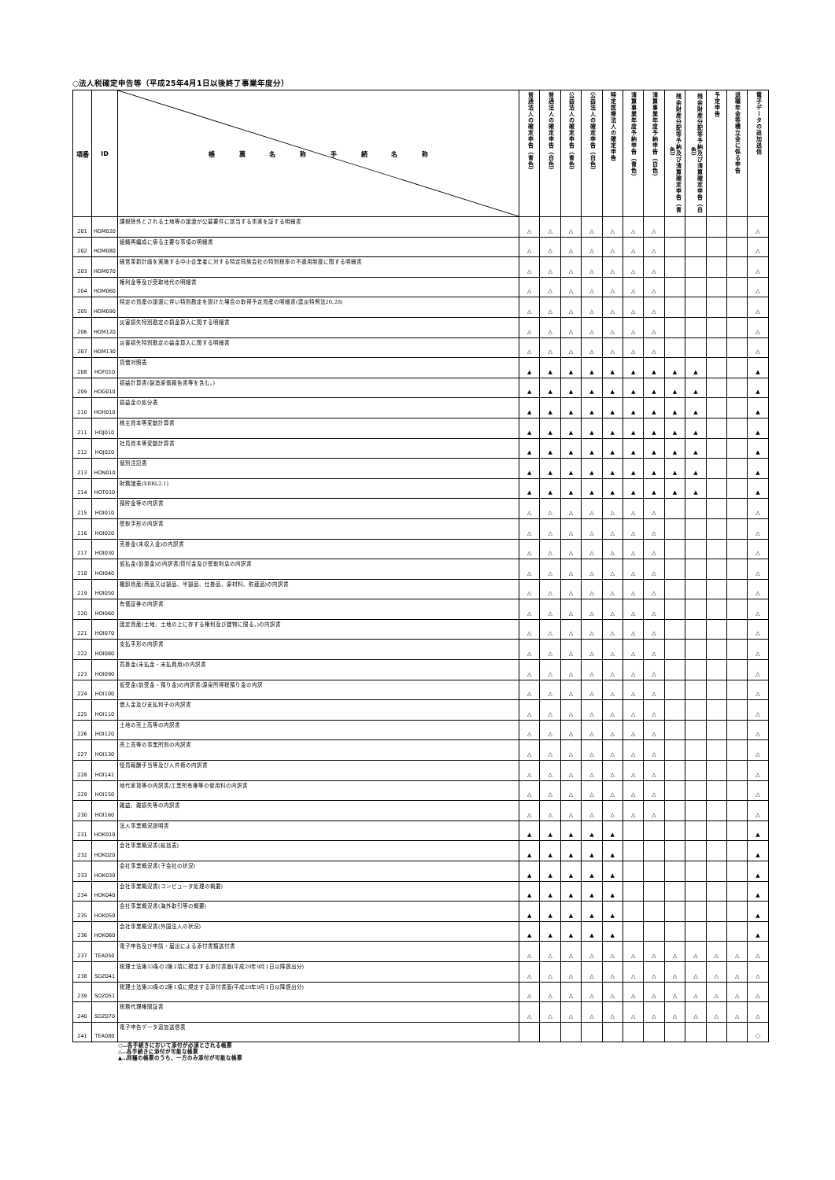○法人税確定申告等（平成25年4月1日以後終了事業年度分）
| 項番 | ID | 帳 票 名 称 手 続 名 称 | 普通法人の確定申告（青色） | 普通法人の確定申告（白色） | 公益法人の確定申告（青色） | 公益法人の確定申告（白色） | 特定医療法人の確定申告 | 清算事業年度予納申告（青色） | 清算事業年度予納申告（白色） | 残余財産分配等予納及び清算確定申告（青色） | 残余財産分配等予納及び清算確定申告（白色） | 予定申告 | 退職年金等積立金に係る申告 | 電子データの追加送信 |
| --- | --- | --- | --- | --- | --- | --- | --- | --- | --- | --- | --- | --- | --- | --- |
| 201 | HOM020 | 課税除外とされる土地等の譲渡が公募要件に該当する事実を証する明細書 | △ | △ | △ | △ | △ | △ | △ | | | | | △ |
| 202 | HOM080 | 組織再編成に係る主要な事項の明細書 | △ | △ | △ | △ | △ | △ | △ | | | | | △ |
| 203 | HOM070 | 経営革新計画を実施する中小企業者に対する特定同族会社の特別税率の不適用制度に関する明細書 | △ | △ | △ | △ | △ | △ | △ | | | | | △ |
| 204 | HOM060 | 権利金等及び受取地代の明細書 | △ | △ | △ | △ | △ | △ | △ | | | | | △ |
| 205 | HOM090 | 特定の資産の譲渡に伴い特別勘定を設けた場合の取得予定資産の明細書(震災特例法20､28) | △ | △ | △ | △ | △ | △ | △ | | | | | △ |
| 206 | HOM120 | 災害損失特別勘定の損金算入に関する明細書 | △ | △ | △ | △ | △ | △ | △ | | | | | △ |
| 207 | HOM130 | 災害損失特別勘定の益金算入に関する明細書 | △ | △ | △ | △ | △ | △ | △ | | | | | △ |
| 208 | HOF010 | 貸借対照表 | ▲ | ▲ | ▲ | ▲ | ▲ | ▲ | ▲ | ▲ | ▲ | | | ▲ |
| 209 | HOG010 | 損益計算書(製造原価報告書等を含む。) | ▲ | ▲ | ▲ | ▲ | ▲ | ▲ | ▲ | ▲ | ▲ | | | ▲ |
| 210 | HOH010 | 損益金の処分表 | ▲ | ▲ | ▲ | ▲ | ▲ | ▲ | ▲ | ▲ | ▲ | | | ▲ |
| 211 | HOJ010 | 株主資本等変動計算書 | ▲ | ▲ | ▲ | ▲ | ▲ | ▲ | ▲ | ▲ | ▲ | | | ▲ |
| 212 | HOJ020 | 社員資本等変動計算書 | ▲ | ▲ | ▲ | ▲ | ▲ | ▲ | ▲ | ▲ | ▲ | | | ▲ |
| 213 | HON010 | 個別注記表 | ▲ | ▲ | ▲ | ▲ | ▲ | ▲ | ▲ | ▲ | ▲ | | | ▲ |
| 214 | HOT010 | 財務諸表(XBRL2.1) | ▲ | ▲ | ▲ | ▲ | ▲ | ▲ | ▲ | ▲ | ▲ | | | ▲ |
| 215 | HOI010 | 預貯金等の内訳書 | △ | △ | △ | △ | △ | △ | △ | | | | | △ |
| 216 | HOI020 | 受取手形の内訳書 | △ | △ | △ | △ | △ | △ | △ | | | | | △ |
| 217 | HOI030 | 売掛金(未収入金)の内訳書 | △ | △ | △ | △ | △ | △ | △ | | | | | △ |
| 218 | HOI040 | 仮払金(前渡金)の内訳書/貸付金及び受取利息の内訳書 | △ | △ | △ | △ | △ | △ | △ | | | | | △ |
| 219 | HOI050 | 棚卸資産(商品又は製品、半製品、仕掛品、原材料、貯蔵品)の内訳書 | △ | △ | △ | △ | △ | △ | △ | | | | | △ |
| 220 | HOI060 | 有価証券の内訳書 | △ | △ | △ | △ | △ | △ | △ | | | | | △ |
| 221 | HOI070 | 固定資産(土地、土地の上に存する権利及び建物に限る。)の内訳書 | △ | △ | △ | △ | △ | △ | △ | | | | | △ |
| 222 | HOI080 | 支払手形の内訳書 | △ | △ | △ | △ | △ | △ | △ | | | | | △ |
| 223 | HOI090 | 買掛金(未払金・未払費用)の内訳書 | △ | △ | △ | △ | △ | △ | △ | | | | | △ |
| 224 | HOI100 | 仮受金(前受金・預り金)の内訳書/源泉所得税預り金の内訳 | △ | △ | △ | △ | △ | △ | △ | | | | | △ |
| 225 | HOI110 | 借入金及び支払利子の内訳書 | △ | △ | △ | △ | △ | △ | △ | | | | | △ |
| 226 | HOI120 | 土地の売上高等の内訳書 | △ | △ | △ | △ | △ | △ | △ | | | | | △ |
| 227 | HOI130 | 売上高等の事業所別の内訳書 | △ | △ | △ | △ | △ | △ | △ | | | | | △ |
| 228 | HOI141 | 役員報酬手当等及び人件費の内訳書 | △ | △ | △ | △ | △ | △ | △ | | | | | △ |
| 229 | HOI150 | 地代家賃等の内訳書/工業所有権等の使用料の内訳書 | △ | △ | △ | △ | △ | △ | △ | | | | | △ |
| 230 | HOI160 | 雑益、雑損失等の内訳書 | △ | △ | △ | △ | △ | △ | △ | | | | | △ |
| 231 | HOK010 | 法人事業概況説明書 | ▲ | ▲ | ▲ | ▲ | ▲ | | | | | | | ▲ |
| 232 | HOK020 | 会社事業概況書(総括表) | ▲ | ▲ | ▲ | ▲ | ▲ | | | | | | | ▲ |
| 233 | HOK030 | 会社事業概況書(子会社の状況) | ▲ | ▲ | ▲ | ▲ | ▲ | | | | | | | ▲ |
| 234 | HOK040 | 会社事業概況書(コンピュータ処理の概要) | ▲ | ▲ | ▲ | ▲ | ▲ | | | | | | | ▲ |
| 235 | HOK050 | 会社事業概況書(海外取引等の概要) | ▲ | ▲ | ▲ | ▲ | ▲ | | | | | | | ▲ |
| 236 | HOK060 | 会社事業概況書(外国法人の状況) | ▲ | ▲ | ▲ | ▲ | ▲ | | | | | | | ▲ |
| 237 | TEA050 | 電子申告及び申請・届出による添付書類送付書 | △ | △ | △ | △ | △ | △ | △ | △ | △ | △ | △ | △ |
| 238 | SOZ041 | 税理士法第33条の2第2項に規定する添付書面(平成20年9月1日以降提出分) | △ | △ | △ | △ | △ | △ | △ | △ | △ | △ | △ | △ |
| 239 | SOZ051 | 税理士法第33条の2第1項に規定する添付書面(平成20年9月1日以降提出分) | △ | △ | △ | △ | △ | △ | △ | △ | △ | △ | △ | △ |
| 240 | SOZ070 | 税務代理権限証書 | △ | △ | △ | △ | △ | △ | △ | △ | △ | △ | △ | △ |
| 241 | TEA080 | 電子申告データ追加送信表 | | | | | | | | | | | | ○ |
○…各手続きにおいて添付が必須とされる帳票
△…各手続きに添付が可能な帳票
▲…同種の帳票のうち、一方のみ添付が可能な帳票